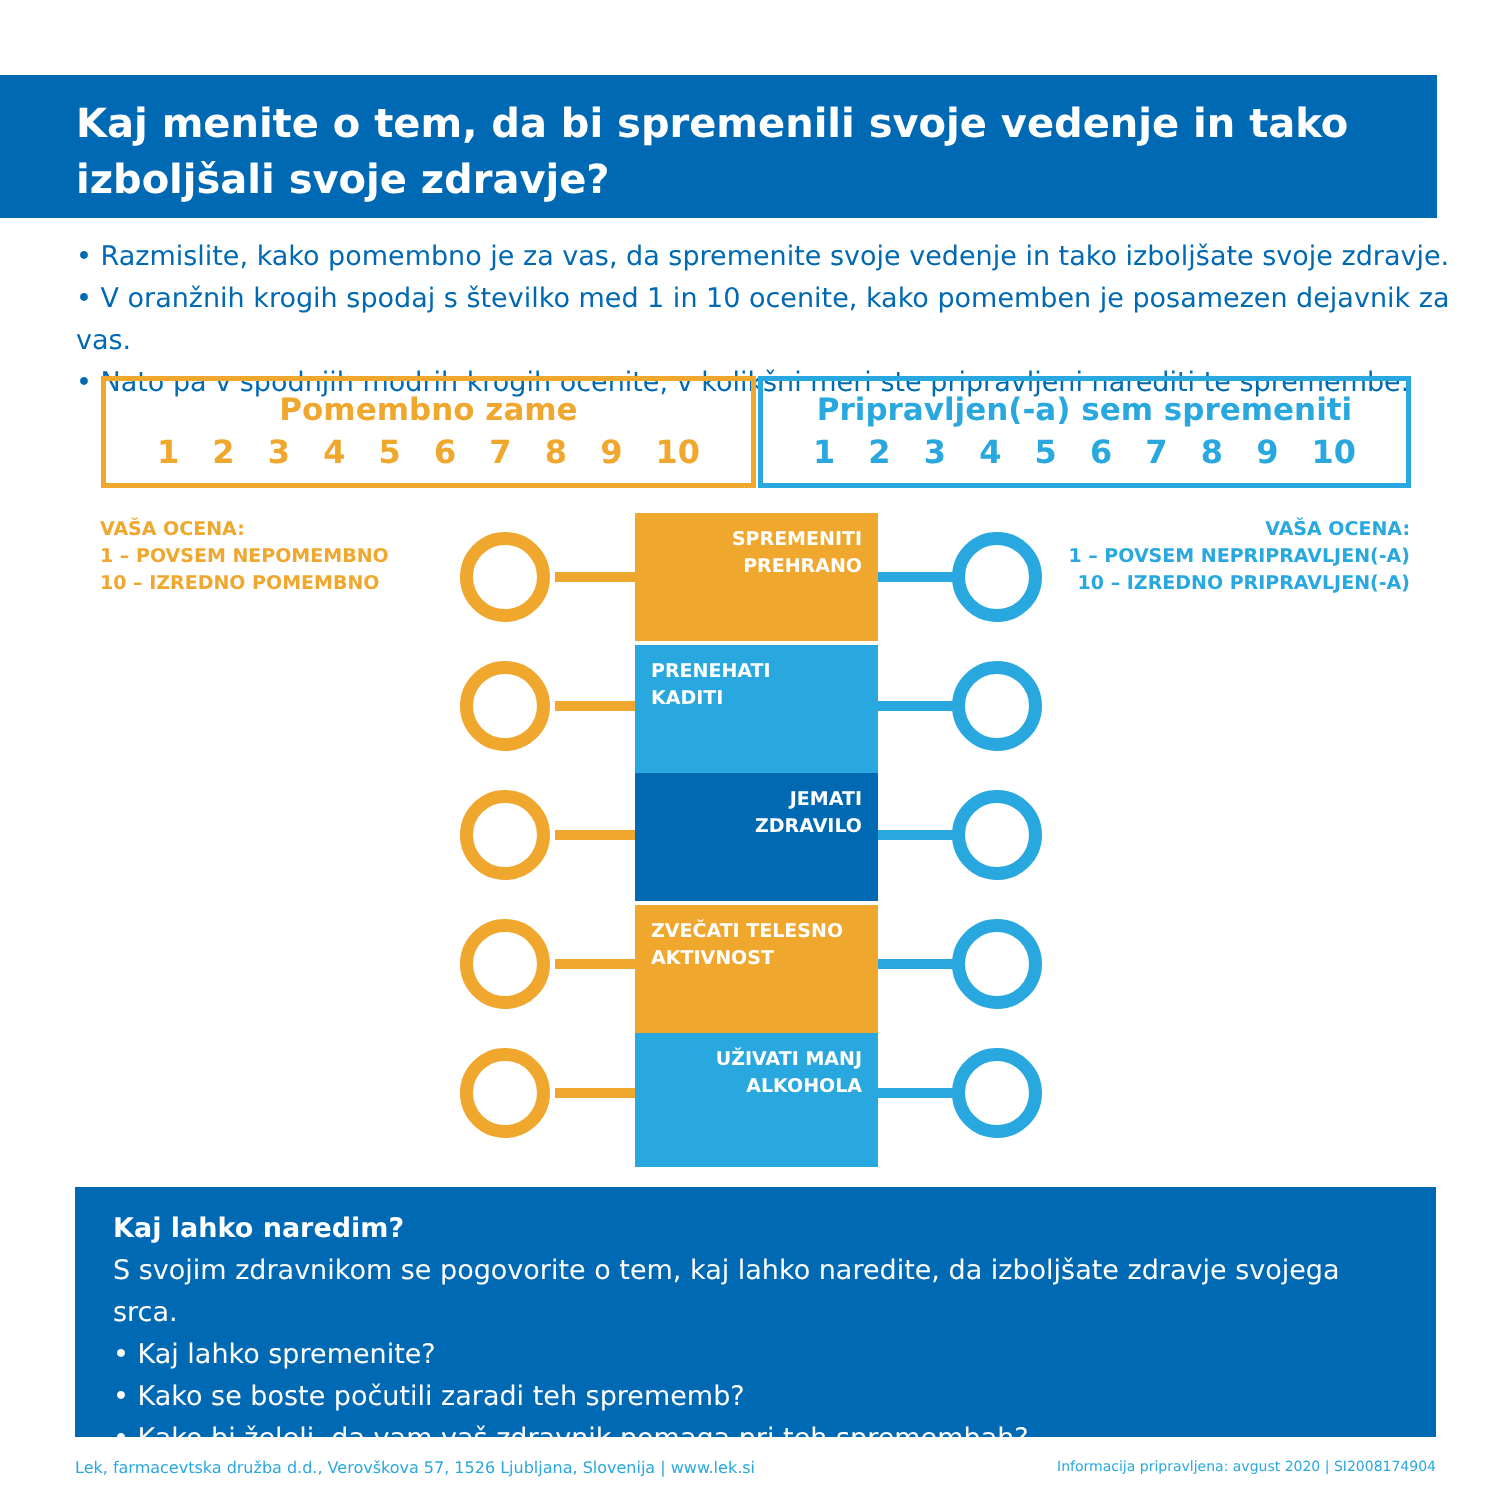Kaj menite o tem, da bi spremenili svoje vedenje in tako izboljšali svoje zdravje?
• Razmislite, kako pomembno je za vas, da spremenite svoje vedenje in tako izboljšate svoje zdravje.
• V oranžnih krogih spodaj s številko med 1 in 10 ocenite, kako pomemben je posamezen dejavnik za vas.
• Nato pa v spodnjih modrih krogih ocenite, v kolikšni meri ste pripravljeni narediti te spremembe.
Pomembno zame
1 2 3 4 5 6 7 8 9 10
Pripravljen(-a) sem spremeniti
1 2 3 4 5 6 7 8 9 10
VAŠA OCENA:
1 – POVSEM NEPOMEMBNO
10 – IZREDNO POMEMBNO
VAŠA OCENA:
1 – POVSEM NEPRIPRAVLJEN(-A)
10 – IZREDNO PRIPRAVLJEN(-A)
SPREMENITI
PREHRANO
PRENEHATI
KADITI
JEMATI
ZDRAVILO
ZVEČATI TELESNO
AKTIVNOST
UŽIVATI MANJ
ALKOHOLA
Kaj lahko naredim?
S svojim zdravnikom se pogovorite o tem, kaj lahko naredite, da izboljšate zdravje svojega srca.
• Kaj lahko spremenite?
• Kako se boste počutili zaradi teh sprememb?
• Kako bi želeli, da vam vaš zdravnik pomaga pri teh spremembah?
Lek, farmacevtska družba d.d., Verovškova 57, 1526 Ljubljana, Slovenija | www.lek.si
Informacija pripravljena: avgust 2020 | SI2008174904